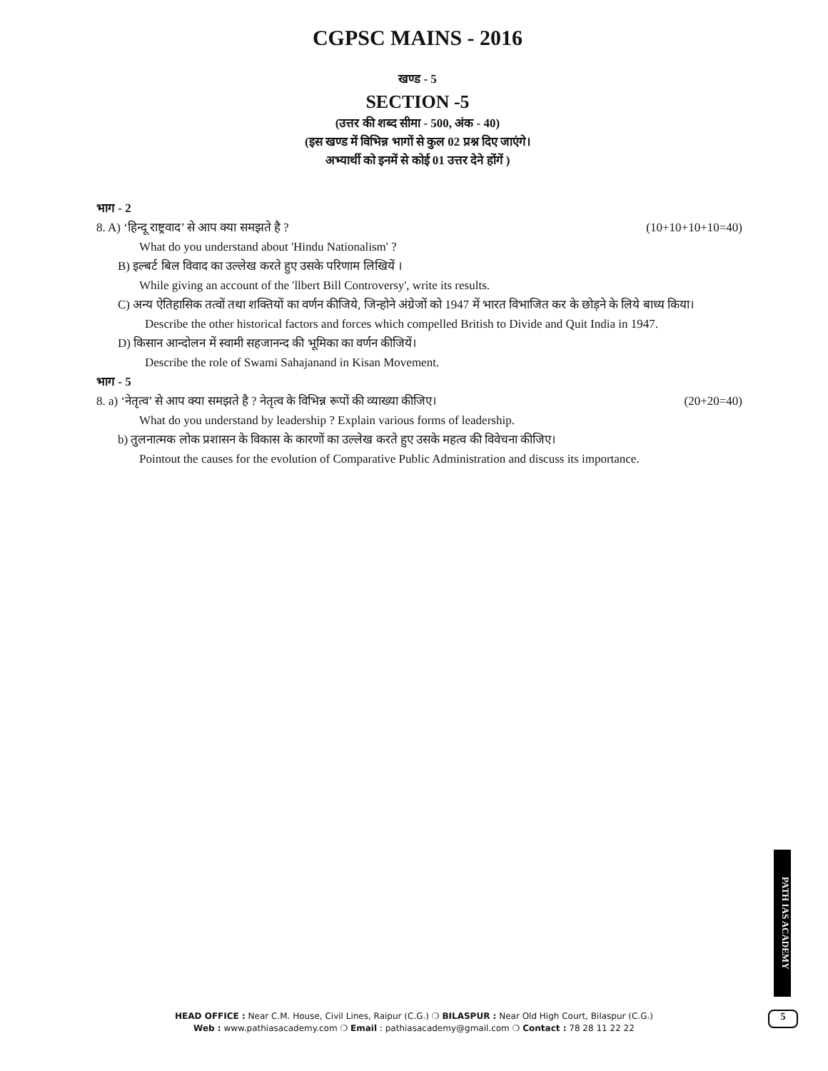CGPSC MAINS - 2016
खण्ड - 5
SECTION -5
(उत्तर की शब्द सीमा - 500, अंक - 40)
(इस खण्ड में विभिन्न भागों से कुल 02 प्रश्न दिए जाएंगे।
अभ्यार्थी को इनमें से कोई 01 उत्तर देने होंगें )
भाग - 2
8. A) ‘हिन्दू राष्ट्रवाद’ से आप क्या समझते है ? (10+10+10+10=40)
What do you understand about 'Hindu Nationalism' ?
B) इल्बर्ट बिल विवाद का उल्लेख करते हुए उसके परिणाम लिखियें ।
While giving an account of the 'llbert Bill Controversy', write its results.
C) अन्य ऐतिहासिक तत्वों तथा शक्तियों का वर्णन कीजिये, जिन्होने अंग्रेजों को 1947 में भारत विभाजित कर के छोड़ने के लिये बाध्य किया।
Describe the other historical factors and forces which compelled British to Divide and Quit India in 1947.
D) किसान आन्दोलन में स्वामी सहजानन्द की भूमिका का वर्णन कीजियें।
Describe the role of Swami Sahajanand in Kisan Movement.
भाग - 5
8. a) ‘नेतृत्व’ से आप क्या समझते है ? नेतृत्व के विभिन्न रूपों की व्याख्या कीजिए। (20+20=40)
What do you understand by leadership ? Explain various forms of leadership.
b) तुलनात्मक लोक प्रशासन के विकास के कारणों का उल्लेख करते हुए उसके महत्व की विवेचना कीजिए।
Pointout the causes for the evolution of Comparative Public Administration and discuss its importance.
PATH IAS ACADEMY
5
HEAD OFFICE : Near C.M. House, Civil Lines, Raipur (C.G.) ❍ BILASPUR : Near Old High Court, Bilaspur (C.G.)
Web : www.pathiasacademy.com ❍ Email : pathiasacademy@gmail.com ❍ Contact : 78 28 11 22 22